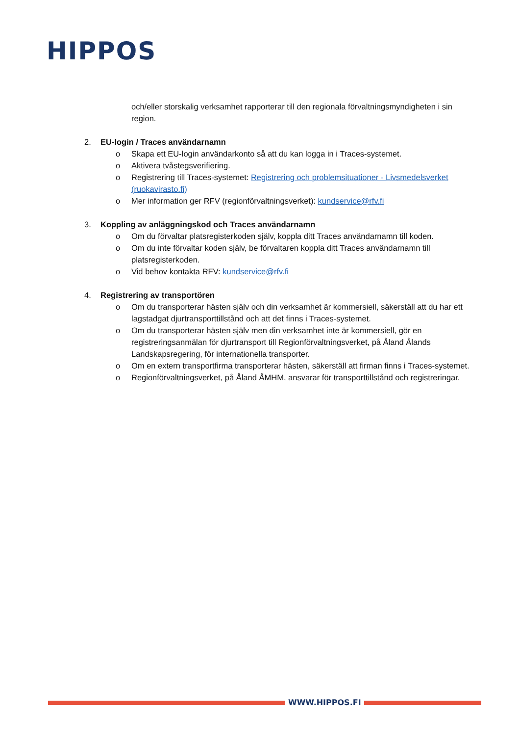HIPPOS
och/eller storskalig verksamhet rapporterar till den regionala förvaltningsmyndigheten i sin region.
2. EU-login / Traces användarnamn
o Skapa ett EU-login användarkonto så att du kan logga in i Traces-systemet.
o Aktivera tvåstegsverifiering.
o Registrering till Traces-systemet: Registrering och problemsituationer - Livsmedelsverket (ruokavirasto.fi)
o Mer information ger RFV (regionförvaltningsverket): kundservice@rfv.fi
3. Koppling av anläggningskod och Traces användarnamn
o Om du förvaltar platsregisterkoden själv, koppla ditt Traces användarnamn till koden.
o Om du inte förvaltar koden själv, be förvaltaren koppla ditt Traces användarnamn till platsregisterkoden.
o Vid behov kontakta RFV: kundservice@rfv.fi
4. Registrering av transportören
o Om du transporterar hästen själv och din verksamhet är kommersiell, säkerställ att du har ett lagstadgat djurtransporttillstånd och att det finns i Traces-systemet.
o Om du transporterar hästen själv men din verksamhet inte är kommersiell, gör en registreringsanmälan för djurtransport till Regionförvaltningsverket, på Åland Ålands Landskapsregering, för internationella transporter.
o Om en extern transportfirma transporterar hästen, säkerställ att firman finns i Traces-systemet.
o Regionförvaltningsverket, på Åland ÅMHM, ansvarar för transporttillstånd och registreringar.
WWW.HIPPOS.FI